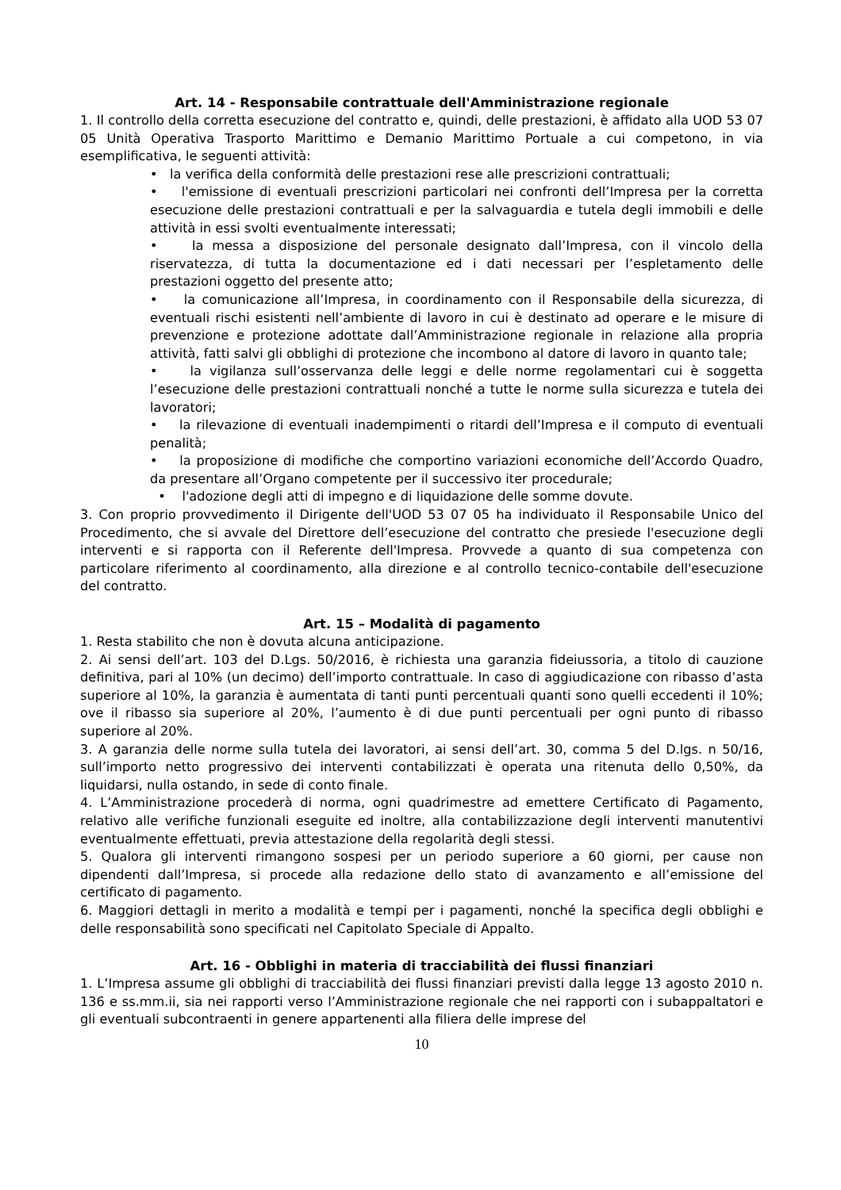Art. 14 - Responsabile contrattuale dell'Amministrazione regionale
1. Il controllo della corretta esecuzione del contratto e, quindi, delle prestazioni, è affidato alla UOD 53 07 05 Unità Operativa Trasporto Marittimo e Demanio Marittimo Portuale a cui competono, in via esemplificativa, le seguenti attività:
• la verifica della conformità delle prestazioni rese alle prescrizioni contrattuali;
• l'emissione di eventuali prescrizioni particolari nei confronti dell’Impresa per la corretta esecuzione delle prestazioni contrattuali e per la salvaguardia e tutela degli immobili e delle attività in essi svolti eventualmente interessati;
• la messa a disposizione del personale designato dall’Impresa, con il vincolo della riservatezza, di tutta la documentazione ed i dati necessari per l’espletamento delle prestazioni oggetto del presente atto;
• la comunicazione all’Impresa, in coordinamento con il Responsabile della sicurezza, di eventuali rischi esistenti nell’ambiente di lavoro in cui è destinato ad operare e le misure di prevenzione e protezione adottate dall’Amministrazione regionale in relazione alla propria attività, fatti salvi gli obblighi di protezione che incombono al datore di lavoro in quanto tale;
• la vigilanza sull’osservanza delle leggi e delle norme regolamentari cui è soggetta l’esecuzione delle prestazioni contrattuali nonché a tutte le norme sulla sicurezza e tutela dei lavoratori;
• la rilevazione di eventuali inadempimenti o ritardi dell’Impresa e il computo di eventuali penalità;
• la proposizione di modifiche che comportino variazioni economiche dell’Accordo Quadro, da presentare all’Organo competente per il successivo iter procedurale;
• l'adozione degli atti di impegno e di liquidazione delle somme dovute.
3. Con proprio provvedimento il Dirigente dell'UOD 53 07 05 ha individuato il Responsabile Unico del Procedimento, che si avvale del Direttore dell’esecuzione del contratto che presiede l'esecuzione degli interventi e si rapporta con il Referente dell'Impresa. Provvede a quanto di sua competenza con particolare riferimento al coordinamento, alla direzione e al controllo tecnico-contabile dell'esecuzione del contratto.
Art. 15 – Modalità di pagamento
1. Resta stabilito che non è dovuta alcuna anticipazione.
2. Ai sensi dell’art. 103 del D.Lgs. 50/2016, è richiesta una garanzia fideiussoria, a titolo di cauzione definitiva, pari al 10% (un decimo) dell’importo contrattuale. In caso di aggiudicazione con ribasso d’asta superiore al 10%, la garanzia è aumentata di tanti punti percentuali quanti sono quelli eccedenti il 10%; ove il ribasso sia superiore al 20%, l’aumento è di due punti percentuali per ogni punto di ribasso superiore al 20%.
3. A garanzia delle norme sulla tutela dei lavoratori, ai sensi dell’art. 30, comma 5 del D.lgs. n 50/16, sull’importo netto progressivo dei interventi contabilizzati è operata una ritenuta dello 0,50%, da liquidarsi, nulla ostando, in sede di conto finale.
4. L’Amministrazione procederà di norma, ogni quadrimestre ad emettere Certificato di Pagamento, relativo alle verifiche funzionali eseguite ed inoltre, alla contabilizzazione degli interventi manutentivi eventualmente effettuati, previa attestazione della regolarità degli stessi.
5. Qualora gli interventi rimangono sospesi per un periodo superiore a 60 giorni, per cause non dipendenti dall’Impresa, si procede alla redazione dello stato di avanzamento e all’emissione del certificato di pagamento.
6. Maggiori dettagli in merito a modalità e tempi per i pagamenti, nonché la specifica degli obblighi e delle responsabilità sono specificati nel Capitolato Speciale di Appalto.
Art. 16 - Obblighi in materia di tracciabilità dei flussi finanziari
1. L’Impresa assume gli obblighi di tracciabilità dei flussi finanziari previsti dalla legge 13 agosto 2010 n. 136 e ss.mm.ii, sia nei rapporti verso l’Amministrazione regionale che nei rapporti con i subappaltatori e gli eventuali subcontraenti in genere appartenenti alla filiera delle imprese del
10